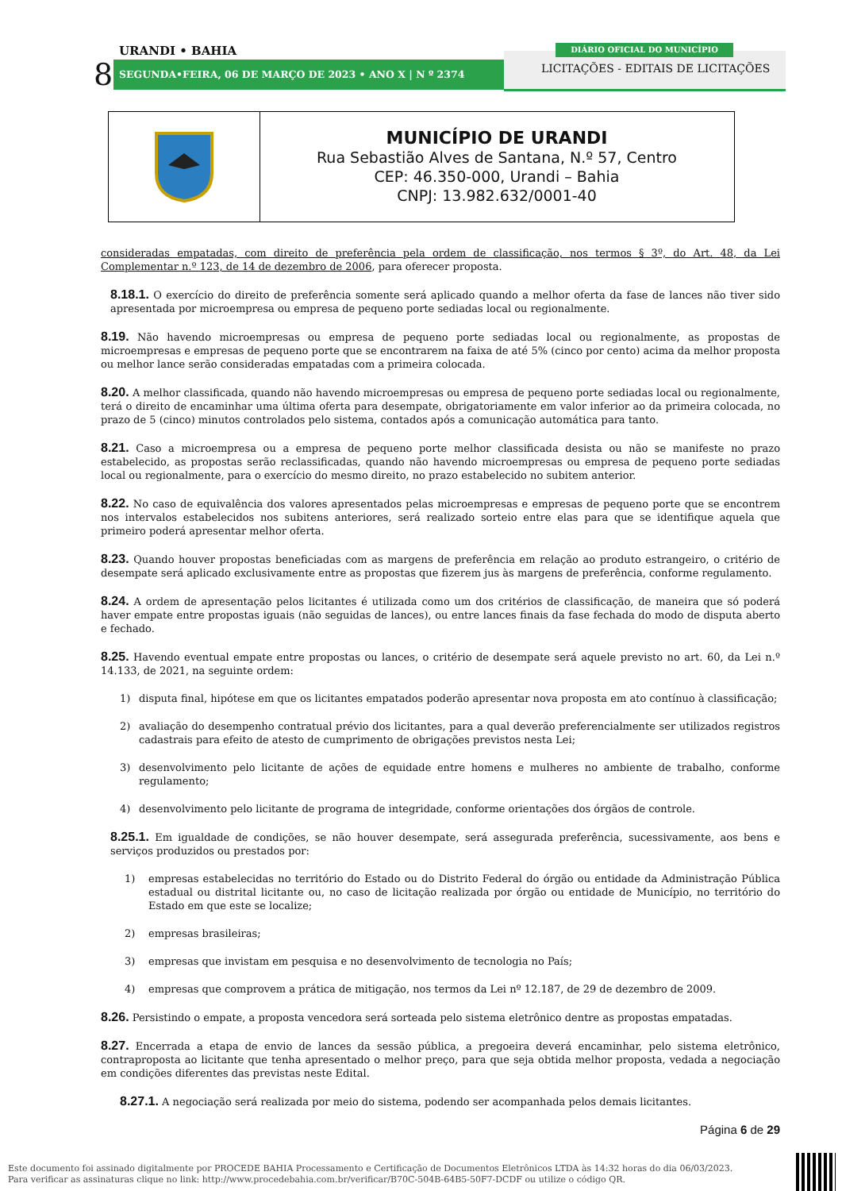URANDI • BAHIA
8 SEGUNDA•FEIRA, 06 DE MARÇO DE 2023 • ANO X | N º 2374
DIÁRIO OFICIAL DO MUNICÍPIO
LICITAÇÕES - EDITAIS DE LICITAÇÕES
| | MUNICÍPIO DE URANDI Rua Sebastião Alves de Santana, N.º 57, Centro CEP: 46.350-000, Urandi – Bahia CNPJ: 13.982.632/0001-40 |
consideradas empatadas, com direito de preferência pela ordem de classificação, nos termos § 3º, do Art. 48, da Lei Complementar n.º 123, de 14 de dezembro de 2006, para oferecer proposta.
8.18.1. O exercício do direito de preferência somente será aplicado quando a melhor oferta da fase de lances não tiver sido apresentada por microempresa ou empresa de pequeno porte sediadas local ou regionalmente.
8.19. Não havendo microempresas ou empresa de pequeno porte sediadas local ou regionalmente, as propostas de microempresas e empresas de pequeno porte que se encontrarem na faixa de até 5% (cinco por cento) acima da melhor proposta ou melhor lance serão consideradas empatadas com a primeira colocada.
8.20. A melhor classificada, quando não havendo microempresas ou empresa de pequeno porte sediadas local ou regionalmente, terá o direito de encaminhar uma última oferta para desempate, obrigatoriamente em valor inferior ao da primeira colocada, no prazo de 5 (cinco) minutos controlados pelo sistema, contados após a comunicação automática para tanto.
8.21. Caso a microempresa ou a empresa de pequeno porte melhor classificada desista ou não se manifeste no prazo estabelecido, as propostas serão reclassificadas, quando não havendo microempresas ou empresa de pequeno porte sediadas local ou regionalmente, para o exercício do mesmo direito, no prazo estabelecido no subitem anterior.
8.22. No caso de equivalência dos valores apresentados pelas microempresas e empresas de pequeno porte que se encontrem nos intervalos estabelecidos nos subitens anteriores, será realizado sorteio entre elas para que se identifique aquela que primeiro poderá apresentar melhor oferta.
8.23. Quando houver propostas beneficiadas com as margens de preferência em relação ao produto estrangeiro, o critério de desempate será aplicado exclusivamente entre as propostas que fizerem jus às margens de preferência, conforme regulamento.
8.24. A ordem de apresentação pelos licitantes é utilizada como um dos critérios de classificação, de maneira que só poderá haver empate entre propostas iguais (não seguidas de lances), ou entre lances finais da fase fechada do modo de disputa aberto e fechado.
8.25. Havendo eventual empate entre propostas ou lances, o critério de desempate será aquele previsto no art. 60, da Lei n.º 14.133, de 2021, na seguinte ordem:
1) disputa final, hipótese em que os licitantes empatados poderão apresentar nova proposta em ato contínuo à classificação;
2) avaliação do desempenho contratual prévio dos licitantes, para a qual deverão preferencialmente ser utilizados registros cadastrais para efeito de atesto de cumprimento de obrigações previstos nesta Lei;
3) desenvolvimento pelo licitante de ações de equidade entre homens e mulheres no ambiente de trabalho, conforme regulamento;
4) desenvolvimento pelo licitante de programa de integridade, conforme orientações dos órgãos de controle.
8.25.1. Em igualdade de condições, se não houver desempate, será assegurada preferência, sucessivamente, aos bens e serviços produzidos ou prestados por:
1) empresas estabelecidas no território do Estado ou do Distrito Federal do órgão ou entidade da Administração Pública estadual ou distrital licitante ou, no caso de licitação realizada por órgão ou entidade de Município, no território do Estado em que este se localize;
2) empresas brasileiras;
3) empresas que invistam em pesquisa e no desenvolvimento de tecnologia no País;
4) empresas que comprovem a prática de mitigação, nos termos da Lei nº 12.187, de 29 de dezembro de 2009.
8.26. Persistindo o empate, a proposta vencedora será sorteada pelo sistema eletrônico dentre as propostas empatadas.
8.27. Encerrada a etapa de envio de lances da sessão pública, a pregoeira deverá encaminhar, pelo sistema eletrônico, contraproposta ao licitante que tenha apresentado o melhor preço, para que seja obtida melhor proposta, vedada a negociação em condições diferentes das previstas neste Edital.
8.27.1. A negociação será realizada por meio do sistema, podendo ser acompanhada pelos demais licitantes.
Página 6 de 29
Este documento foi assinado digitalmente por PROCEDE BAHIA Processamento e Certificação de Documentos Eletrônicos LTDA às 14:32 horas do dia 06/03/2023.
Para verificar as assinaturas clique no link: http://www.procedebahia.com.br/verificar/B70C-504B-64B5-50F7-DCDF ou utilize o código QR.